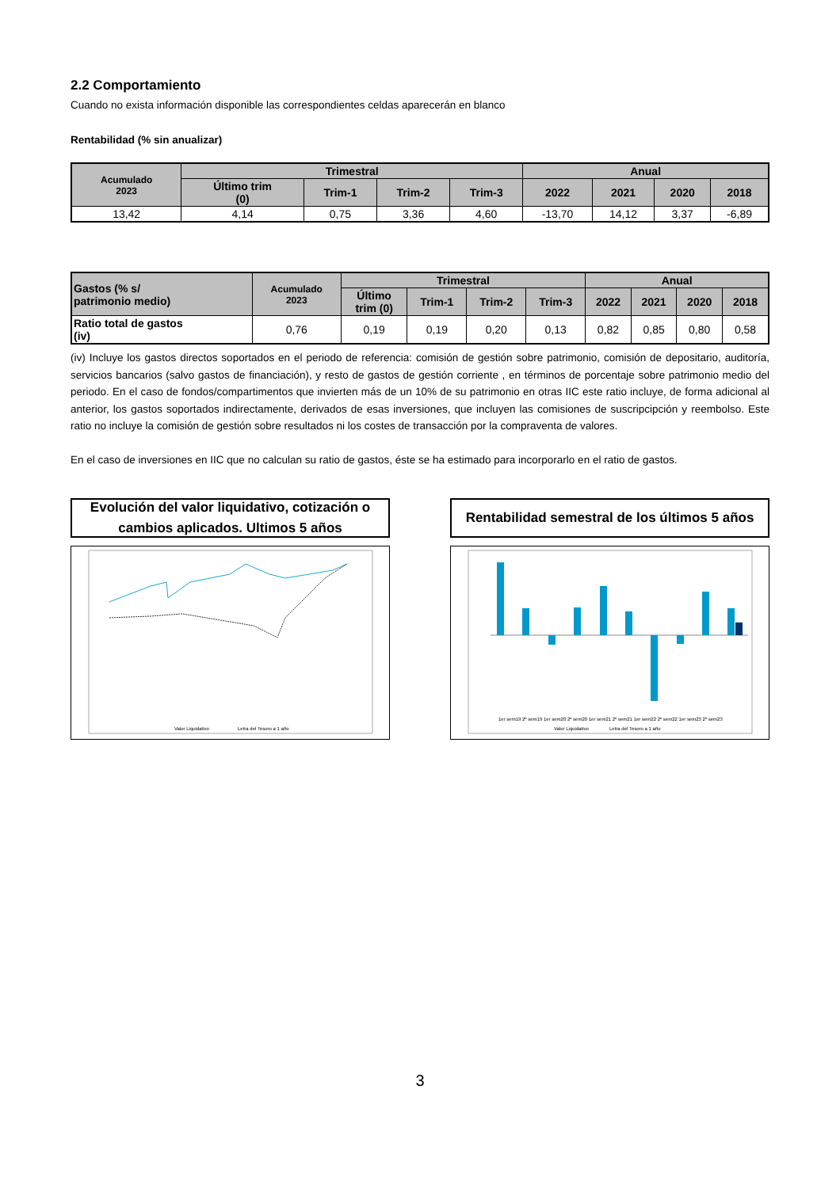2.2 Comportamiento
Cuando no exista información disponible las correspondientes celdas aparecerán en blanco
Rentabilidad (% sin anualizar)
| Acumulado 2023 | Trimestral | | | | Anual | | | |
| --- | --- | --- | --- | --- | --- | --- | --- | --- |
| | Último trim (0) | Trim-1 | Trim-2 | Trim-3 | 2022 | 2021 | 2020 | 2018 |
| 13,42 | 4,14 | 0,75 | 3,36 | 4,60 | -13,70 | 14,12 | 3,37 | -6,89 |
| Gastos (% s/ patrimonio medio) | Acumulado 2023 | Trimestral | | | | Anual | | | |
| --- | --- | --- | --- | --- | --- | --- | --- | --- | --- |
| | | Último trim (0) | Trim-1 | Trim-2 | Trim-3 | 2022 | 2021 | 2020 | 2018 |
| Ratio total de gastos (iv) | 0,76 | 0,19 | 0,19 | 0,20 | 0,13 | 0,82 | 0,85 | 0,80 | 0,58 |
(iv) Incluye los gastos directos soportados en el periodo de referencia: comisión de gestión sobre patrimonio, comisión de depositario, auditoría, servicios bancarios (salvo gastos de financiación), y resto de gastos de gestión corriente , en términos de porcentaje sobre patrimonio medio del periodo. En el caso de fondos/compartimentos que invierten más de un 10% de su patrimonio en otras IIC este ratio incluye, de forma adicional al anterior, los gastos soportados indirectamente, derivados de esas inversiones, que incluyen las comisiones de suscripcipción y reembolso. Este ratio no incluye la comisión de gestión sobre resultados ni los costes de transacción por la compraventa de valores.
En el caso de inversiones en IIC que no calculan su ratio de gastos, éste se ha estimado para incorporarlo en el ratio de gastos.
Evolución del valor liquidativo, cotización o
cambios aplicados. Ultimos 5 años
Valor Liquidativo
Letra del Tesoro a 1 año
Rentabilidad semestral de los últimos 5 años
1er sem19 2º sem19 1er sem20 2º sem20 1er sem21 2º sem21 1er sem22 2º sem22 1er sem23 2º sem23
Valor Liquidativo
Letra del Tesoro a 1 año
3